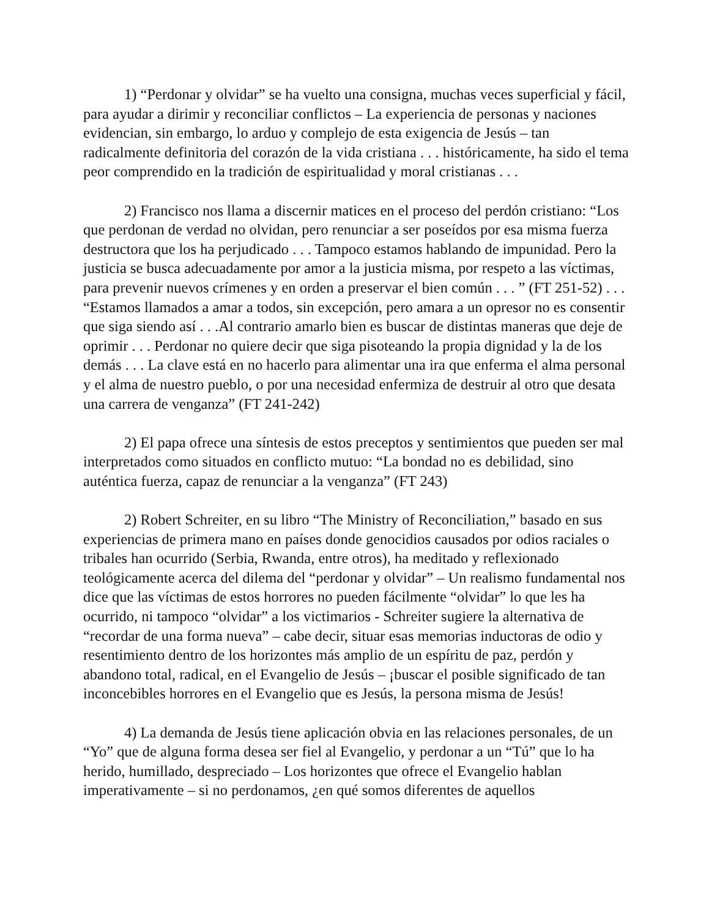1) “Perdonar y olvidar” se ha vuelto una consigna, muchas veces superficial y fácil, para ayudar a dirimir y reconciliar conflictos – La experiencia de personas y naciones evidencian, sin embargo, lo arduo y complejo de esta exigencia de Jesús – tan radicalmente definitoria del corazón de la vida cristiana . . . históricamente, ha sido el tema peor comprendido en la tradición de espiritualidad y moral cristianas . . .
2) Francisco nos llama a discernir matices en el proceso del perdón cristiano: “Los que perdonan de verdad no olvidan, pero renunciar a ser poseídos por esa misma fuerza destructora que los ha perjudicado . . . Tampoco estamos hablando de impunidad. Pero la justicia se busca adecuadamente por amor a la justicia misma, por respeto a las víctimas, para prevenir nuevos crímenes y en orden a preservar el bien común . . . ” (FT 251-52) . . . “Estamos llamados a amar a todos, sin excepción, pero amara a un opresor no es consentir que siga siendo así . . .Al contrario amarlo bien es buscar de distintas maneras que deje de oprimir . . . Perdonar no quiere decir que siga pisoteando la propia dignidad y la de los demás . . . La clave está en no hacerlo para alimentar una ira que enferma el alma personal y el alma de nuestro pueblo, o por una necesidad enfermiza de destruir al otro que desata una carrera de venganza” (FT 241-242)
2) El papa ofrece una síntesis de estos preceptos y sentimientos que pueden ser mal interpretados como situados en conflicto mutuo: “La bondad no es debilidad, sino auténtica fuerza, capaz de renunciar a la venganza” (FT 243)
2) Robert Schreiter, en su libro “The Ministry of Reconciliation,” basado en sus experiencias de primera mano en países donde genocidios causados por odios raciales o tribales han ocurrido (Serbia, Rwanda, entre otros), ha meditado y reflexionado teológicamente acerca del dilema del “perdonar y olvidar” – Un realismo fundamental nos dice que las víctimas de estos horrores no pueden fácilmente “olvidar” lo que les ha ocurrido, ni tampoco “olvidar” a los victimarios - Schreiter sugiere la alternativa de “recordar de una forma nueva” – cabe decir, situar esas memorias inductoras de odio y resentimiento dentro de los horizontes más amplio de un espíritu de paz, perdón y abandono total, radical, en el Evangelio de Jesús – ¡buscar el posible significado de tan inconcebibles horrores en el Evangelio que es Jesús, la persona misma de Jesús!
4) La demanda de Jesús tiene aplicación obvia en las relaciones personales, de un “Yo” que de alguna forma desea ser fiel al Evangelio, y perdonar a un “Tú” que lo ha herido, humillado, despreciado – Los horizontes que ofrece el Evangelio hablan imperativamente – si no perdonamos, ¿en qué somos diferentes de aquellos